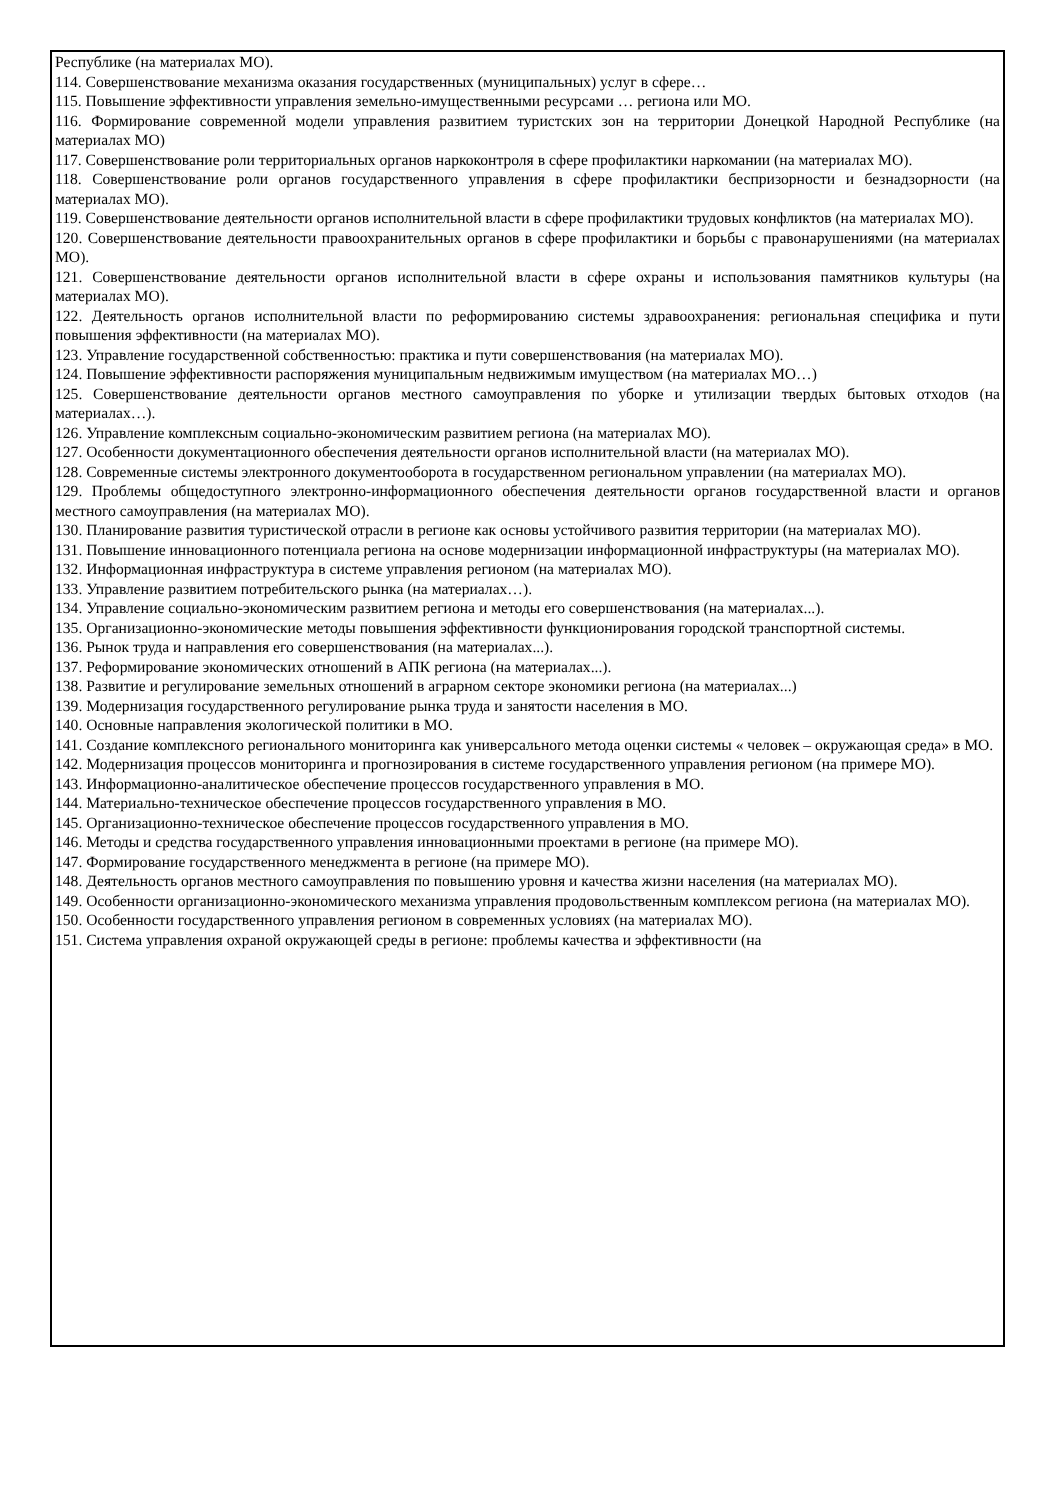Республике (на материалах МО).
114. Совершенствование механизма оказания государственных (муниципальных) услуг в сфере…
115. Повышение эффективности управления земельно-имущественными ресурсами … региона или МО.
116. Формирование современной модели управления развитием туристских зон на территории Донецкой Народной Республике (на материалах МО)
117. Совершенствование роли территориальных органов наркоконтроля в сфере профилактики наркомании (на материалах МО).
118. Совершенствование роли органов государственного управления в сфере профилактики беспризорности и безнадзорности (на материалах МО).
119. Совершенствование деятельности органов исполнительной власти в сфере профилактики трудовых конфликтов (на материалах МО).
120. Совершенствование деятельности правоохранительных органов в сфере профилактики и борьбы с правонарушениями (на материалах МО).
121. Совершенствование деятельности органов исполнительной власти в сфере охраны и использования памятников культуры (на материалах МО).
122. Деятельность органов исполнительной власти по реформированию системы здравоохранения: региональная специфика и пути повышения эффективности (на материалах МО).
123. Управление государственной собственностью: практика и пути совершенствования (на материалах МО).
124. Повышение эффективности распоряжения муниципальным недвижимым имуществом (на материалах МО…)
125. Совершенствование деятельности органов местного самоуправления по уборке и утилизации твердых бытовых отходов (на материалах…).
126. Управление комплексным социально-экономическим развитием региона (на материалах МО).
127. Особенности документационного обеспечения деятельности органов исполнительной власти (на материалах МО).
128. Современные системы электронного документооборота в государственном региональном управлении (на материалах МО).
129. Проблемы общедоступного электронно-информационного обеспечения деятельности органов государственной власти и органов местного самоуправления (на материалах МО).
130. Планирование развития туристической отрасли в регионе как основы устойчивого развития территории (на материалах МО).
131. Повышение инновационного потенциала региона на основе модернизации информационной инфраструктуры (на материалах МО).
132. Информационная инфраструктура в системе управления регионом (на материалах МО).
133. Управление развитием потребительского рынка (на материалах…).
134. Управление социально-экономическим развитием региона и методы его совершенствования (на материалах...).
135. Организационно-экономические методы повышения эффективности функционирования городской транспортной системы.
136. Рынок труда и направления его совершенствования (на материалах...).
137. Реформирование экономических отношений в АПК региона (на материалах...).
138. Развитие и регулирование земельных отношений в аграрном секторе экономики региона (на материалах...)
139. Модернизация государственного регулирование рынка труда и занятости населения в МО.
140. Основные направления экологической политики в МО.
141. Создание комплексного регионального мониторинга как универсального метода оценки системы « человек – окружающая среда» в МО.
142. Модернизация процессов мониторинга и прогнозирования в системе государственного управления регионом (на примере МО).
143. Информационно-аналитическое обеспечение процессов государственного управления в МО.
144. Материально-техническое обеспечение процессов государственного управления в МО.
145. Организационно-техническое обеспечение процессов государственного управления в МО.
146. Методы и средства государственного управления инновационными проектами в регионе (на примере МО).
147. Формирование государственного менеджмента в регионе (на примере МО).
148. Деятельность органов местного самоуправления по повышению уровня и качества жизни населения (на материалах МО).
149. Особенности организационно-экономического механизма управления продовольственным комплексом региона (на материалах МО).
150. Особенности государственного управления регионом в современных условиях (на материалах МО).
151. Система управления охраной окружающей среды в регионе: проблемы качества и эффективности (на